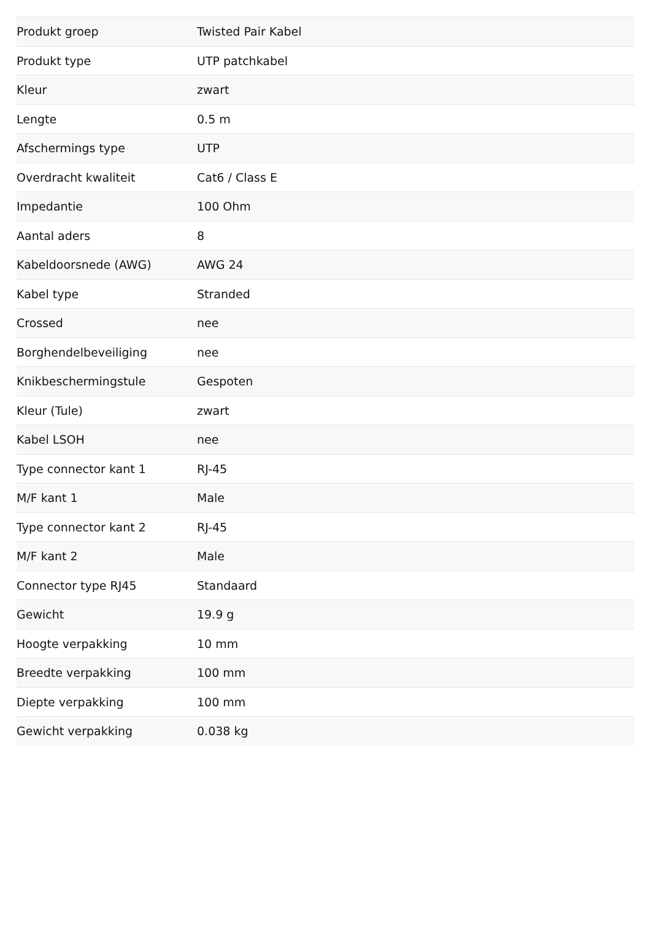| Produkt groep | Twisted Pair Kabel |
| Produkt type | UTP patchkabel |
| Kleur | zwart |
| Lengte | 0.5 m |
| Afschermings type | UTP |
| Overdracht kwaliteit | Cat6 / Class E |
| Impedantie | 100 Ohm |
| Aantal aders | 8 |
| Kabeldoorsnede (AWG) | AWG 24 |
| Kabel type | Stranded |
| Crossed | nee |
| Borghendelbeveiliging | nee |
| Knikbeschermingstule | Gespoten |
| Kleur (Tule) | zwart |
| Kabel LSOH | nee |
| Type connector kant 1 | RJ-45 |
| M/F kant 1 | Male |
| Type connector kant 2 | RJ-45 |
| M/F kant 2 | Male |
| Connector type RJ45 | Standaard |
| Gewicht | 19.9 g |
| Hoogte verpakking | 10 mm |
| Breedte verpakking | 100 mm |
| Diepte verpakking | 100 mm |
| Gewicht verpakking | 0.038 kg |